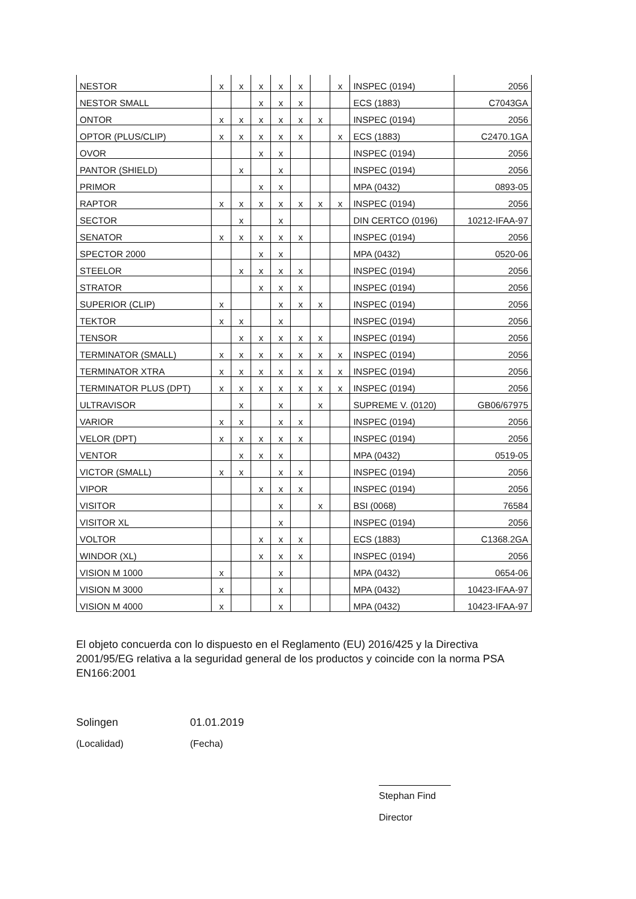| NESTOR | x | x | x | x | x | | x | INSPEC (0194) | 2056 |
| NESTOR SMALL | | | x | x | x | | | ECS (1883) | C7043GA |
| ONTOR | x | x | x | x | x | x | | INSPEC (0194) | 2056 |
| OPTOR (PLUS/CLIP) | x | x | x | x | x | | x | ECS (1883) | C2470.1GA |
| OVOR | | | x | x | | | | INSPEC (0194) | 2056 |
| PANTOR (SHIELD) | | x | | x | | | | INSPEC (0194) | 2056 |
| PRIMOR | | | x | x | | | | MPA (0432) | 0893-05 |
| RAPTOR | x | x | x | x | x | x | x | INSPEC (0194) | 2056 |
| SECTOR | | x | | x | | | | DIN CERTCO (0196) | 10212-IFAA-97 |
| SENATOR | x | x | x | x | x | | | INSPEC (0194) | 2056 |
| SPECTOR 2000 | | | x | x | | | | MPA (0432) | 0520-06 |
| STEELOR | | x | x | x | x | | | INSPEC (0194) | 2056 |
| STRATOR | | | x | x | x | | | INSPEC (0194) | 2056 |
| SUPERIOR (CLIP) | x | | | x | x | x | | INSPEC (0194) | 2056 |
| TEKTOR | x | x | | x | | | | INSPEC (0194) | 2056 |
| TENSOR | | x | x | x | x | x | | INSPEC (0194) | 2056 |
| TERMINATOR (SMALL) | x | x | x | x | x | x | x | INSPEC (0194) | 2056 |
| TERMINATOR XTRA | x | x | x | x | x | x | x | INSPEC (0194) | 2056 |
| TERMINATOR PLUS (DPT) | x | x | x | x | x | x | x | INSPEC (0194) | 2056 |
| ULTRAVISOR | | x | | x | | x | | SUPREME V. (0120) | GB06/67975 |
| VARIOR | x | x | | x | x | | | INSPEC (0194) | 2056 |
| VELOR (DPT) | x | x | x | x | x | | | INSPEC (0194) | 2056 |
| VENTOR | | x | x | x | | | | MPA (0432) | 0519-05 |
| VICTOR (SMALL) | x | x | | x | x | | | INSPEC (0194) | 2056 |
| VIPOR | | | x | x | x | | | INSPEC (0194) | 2056 |
| VISITOR | | | | x | | x | | BSI (0068) | 76584 |
| VISITOR XL | | | | x | | | | INSPEC (0194) | 2056 |
| VOLTOR | | | x | x | x | | | ECS (1883) | C1368.2GA |
| WINDOR (XL) | | | x | x | x | | | INSPEC (0194) | 2056 |
| VISION M 1000 | x | | | x | | | | MPA (0432) | 0654-06 |
| VISION M 3000 | x | | | x | | | | MPA (0432) | 10423-IFAA-97 |
| VISION M 4000 | x | | | x | | | | MPA (0432) | 10423-IFAA-97 |
El objeto concuerda con lo dispuesto en el Reglamento (EU) 2016/425 y la Directiva 2001/95/EG relativa a la seguridad general de los productos y coincide con la norma PSA EN166:2001
Solingen
(Localidad)
01.01.2019
(Fecha)
Stephan Find
Director